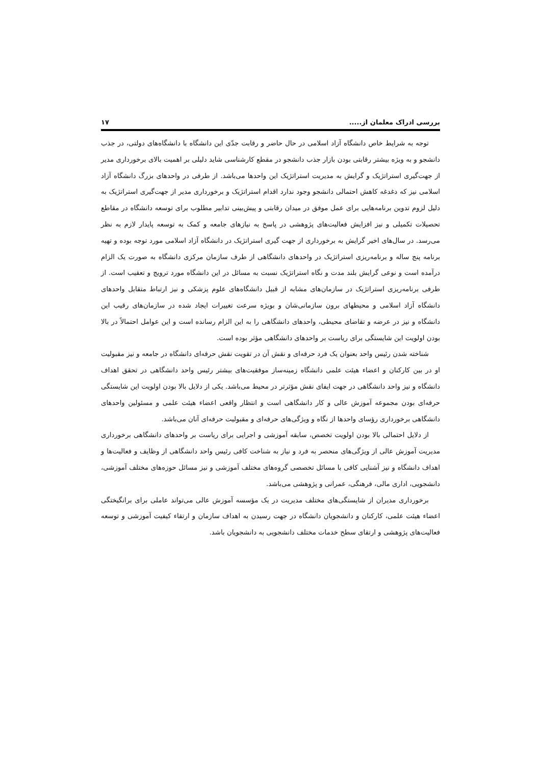بررسی ادراک معلمان از..... ۱۷
توجه به شرایط خاص دانشگاه آزاد اسلامی در حال حاضر و رقابت جدّی این دانشگاه با دانشگاه‌های دولتی، در جذب دانشجو و به ویژه بیشتر رقابتی بودن بازار جذب دانشجو در مقطع کارشناسی شاید دلیلی بر اهمیت بالای برخورداری مدیر از جهت‌گیری استراتژیک و گرایش به مدیریت استراتژیک این واحدها می‌باشد. از طرفی در واحدهای بزرگ دانشگاه آزاد اسلامی نیز که دغدغه کاهش احتمالی دانشجو وجود ندارد اقدام استراتژیک و برخورداری مدیر از جهت‌گیری استراتژیک به دلیل لزوم تدوین برنامه‌هایی برای عمل موفق در میدان رقابتی و پیش‌بینی تدابیر مطلوب برای توسعه دانشگاه در مقاطع تحصیلات تکمیلی و نیز افزایش فعالیت‌های پژوهشی در پاسخ به نیازهای جامعه و کمک به توسعه پایدار لازم به نظر می‌رسد. در سال‌های اخیر گرایش به برخورداری از جهت گیری استراتژیک در دانشگاه آزاد اسلامی مورد توجه بوده و تهیه برنامه پنج ساله و برنامه‌ریزی استراتژیک در واحدهای دانشگاهی از طرف سازمان مرکزی دانشگاه به صورت یک الزام درآمده است و نوعی گرایش بلند مدت و نگاه استراتژیک نسبت به مسائل در این دانشگاه مورد ترویج و تعقیب است. از طرفی برنامه‌ریزی استراتژیک در سازمان‌های مشابه از قبیل دانشگاه‌های علوم پزشکی و نیز ارتباط متقابل واحدهای دانشگاه آزاد اسلامی و محیطهای برون سازمانی‌شان و بویژه سرعت تغییرات ایجاد شده در سازمان‌های رقیب این دانشگاه و نیز در عرضه و تقاضای محیطی، واحدهای دانشگاهی را به این الزام رسانده است و این عوامل احتمالاً در بالا بودن اولویت این شایستگی برای ریاست بر واحدهای دانشگاهی مؤثر بوده است.
شناخته شدن رئیس واحد بعنوان یک فرد حرفه‌ای و نقش آن در تقویت نقش حرفه‌ای دانشگاه در جامعه و نیز مقبولیت او در بین کارکنان و اعضاء هیئت علمی دانشگاه زمینه‌ساز موفقیت‌های بیشتر رئیس واحد دانشگاهی در تحقق اهداف دانشگاه و نیز واحد دانشگاهی در جهت ایفای نقش مؤثرتر در محیط می‌باشد. یکی از دلایل بالا بودن اولویت این شایستگی حرفه‌ای بودن مجموعه آموزش عالی و کار دانشگاهی است و انتظار واقعی اعضاء هیئت علمی و مسئولین واحدهای دانشگاهی برخورداری رؤسای واحدها از نگاه و ویژگی‌های حرفه‌ای و مقبولیت حرفه‌ای آنان می‌باشد.
از دلایل احتمالی بالا بودن اولویت تخصص، سابقه آموزشی و اجرایی برای ریاست بر واحدهای دانشگاهی برخورداری مدیریت آموزش عالی از ویژگی‌های منحصر به فرد و نیاز به شناخت کافی رئیس واحد دانشگاهی از وظایف و فعالیت‌ها و اهداف دانشگاه و نیز آشنایی کافی با مسائل تخصصی گروه‌های مختلف آموزشی و نیز مسائل حوزه‌های مختلف آموزشی، دانشجویی، اداری مالی، فرهنگی، عمرانی و پژوهشی می‌باشد.
برخورداری مدیران از شایستگی‌های مختلف مدیریت در یک مؤسسه آموزش عالی می‌تواند عاملی برای برانگیختگی اعضاء هیئت علمی، کارکنان و دانشجویان دانشگاه در جهت رسیدن به اهداف سازمان و ارتقاء کیفیت آموزشی و توسعه فعالیت‌های پژوهشی و ارتقای سطح خدمات مختلف دانشجویی به دانشجویان باشد.